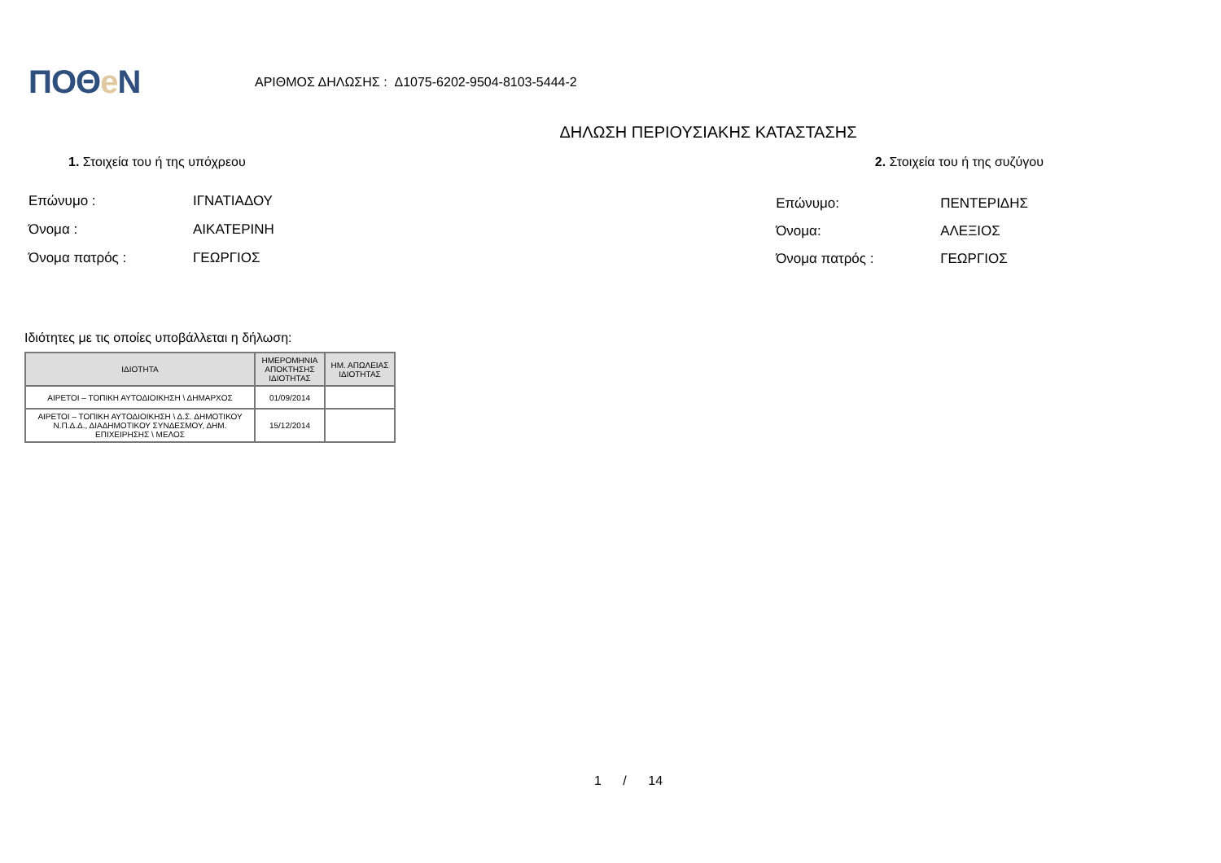ΠΟΘe Ν
ΑΡΙΘΜΟΣ ΔΗΛΩΣΗΣ : Δ1075-6202-9504-8103-5444-2
ΔΗΛΩΣΗ ΠΕΡΙΟΥΣΙΑΚΗΣ ΚΑΤΑΣΤΑΣΗΣ
1. Στοιχεία του ή της υπόχρεου 2. Στοιχεία του ή της συζύγου
| Επώνυμο : | ΙΓΝΑΤΙΑΔΟΥ |
| Όνομα : | ΑΙΚΑΤΕΡΙΝΗ |
| Όνομα πατρός : | ΓΕΩΡΓΙΟΣ |
| Επώνυμο: | ΠΕΝΤΕΡΙΔΗΣ |
| Όνομα: | ΑΛΕΞΙΟΣ |
| Όνομα πατρός : | ΓΕΩΡΓΙΟΣ |
Ιδιότητες με τις οποίες υποβάλλεται η δήλωση:
| ΙΔΙΟΤΗΤΑ | ΗΜΕΡΟΜΗΝΙΑ ΑΠΟΚΤΗΣΗΣ ΙΔΙΟΤΗΤΑΣ | ΗΜ. ΑΠΩΛΕΙΑΣ ΙΔΙΟΤΗΤΑΣ |
| --- | --- | --- |
| ΑΙΡΕΤΟΙ – ΤΟΠΙΚΗ ΑΥΤΟΔΙΟΙΚΗΣΗ \ ΔΗΜΑΡΧΟΣ | 01/09/2014 | |
| ΑΙΡΕΤΟΙ – ΤΟΠΙΚΗ ΑΥΤΟΔΙΟΙΚΗΣΗ \ Δ.Σ. ΔΗΜΟΤΙΚΟΥ Ν.Π.Δ.Δ., ΔΙΑΔΗΜΟΤΙΚΟΥ ΣΥΝΔΕΣΜΟΥ, ΔΗΜ. ΕΠΙΧΕΙΡΗΣΗΣ \ ΜΕΛΟΣ | 15/12/2014 | |
1 / 14